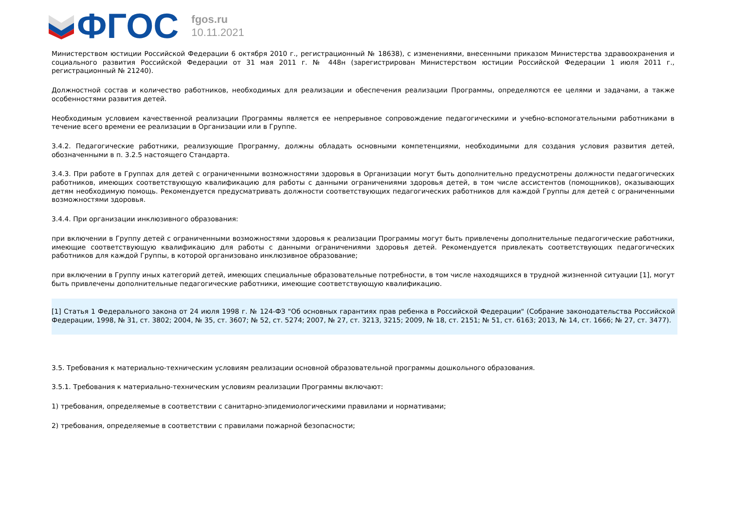ФГОС
fgos.ru
10.11.2021
Министерством юстиции Российской Федерации 6 октября 2010 г., регистрационный № 18638), с изменениями, внесенными приказом Министерства здравоохранения и социального развития Российской Федерации от 31 мая 2011 г. № 448н (зарегистрирован Министерством юстиции Российской Федерации 1 июля 2011 г., регистрационный № 21240).
Должностной состав и количество работников, необходимых для реализации и обеспечения реализации Программы, определяются ее целями и задачами, а также особенностями развития детей.
Необходимым условием качественной реализации Программы является ее непрерывное сопровождение педагогическими и учебно-вспомогательными работниками в течение всего времени ее реализации в Организации или в Группе.
3.4.2. Педагогические работники, реализующие Программу, должны обладать основными компетенциями, необходимыми для создания условия развития детей, обозначенными в п. 3.2.5 настоящего Стандарта.
3.4.3. При работе в Группах для детей с ограниченными возможностями здоровья в Организации могут быть дополнительно предусмотрены должности педагогических работников, имеющих соответствующую квалификацию для работы с данными ограничениями здоровья детей, в том числе ассистентов (помощников), оказывающих детям необходимую помощь. Рекомендуется предусматривать должности соответствующих педагогических работников для каждой Группы для детей с ограниченными возможностями здоровья.
3.4.4. При организации инклюзивного образования:
при включении в Группу детей с ограниченными возможностями здоровья к реализации Программы могут быть привлечены дополнительные педагогические работники, имеющие соответствующую квалификацию для работы с данными ограничениями здоровья детей. Рекомендуется привлекать соответствующих педагогических работников для каждой Группы, в которой организовано инклюзивное образование;
при включении в Группу иных категорий детей, имеющих специальные образовательные потребности, в том числе находящихся в трудной жизненной ситуации [1], могут быть привлечены дополнительные педагогические работники, имеющие соответствующую квалификацию.
[1] Статья 1 Федерального закона от 24 июля 1998 г. № 124-ФЗ "Об основных гарантиях прав ребенка в Российской Федерации" (Собрание законодательства Российской Федерации, 1998, № 31, ст. 3802; 2004, № 35, ст. 3607; № 52, ст. 5274; 2007, № 27, ст. 3213, 3215; 2009, № 18, ст. 2151; № 51, ст. 6163; 2013, № 14, ст. 1666; № 27, ст. 3477).
3.5. Требования к материально-техническим условиям реализации основной образовательной программы дошкольного образования.
3.5.1. Требования к материально-техническим условиям реализации Программы включают:
1) требования, определяемые в соответствии с санитарно-эпидемиологическими правилами и нормативами;
2) требования, определяемые в соответствии с правилами пожарной безопасности;